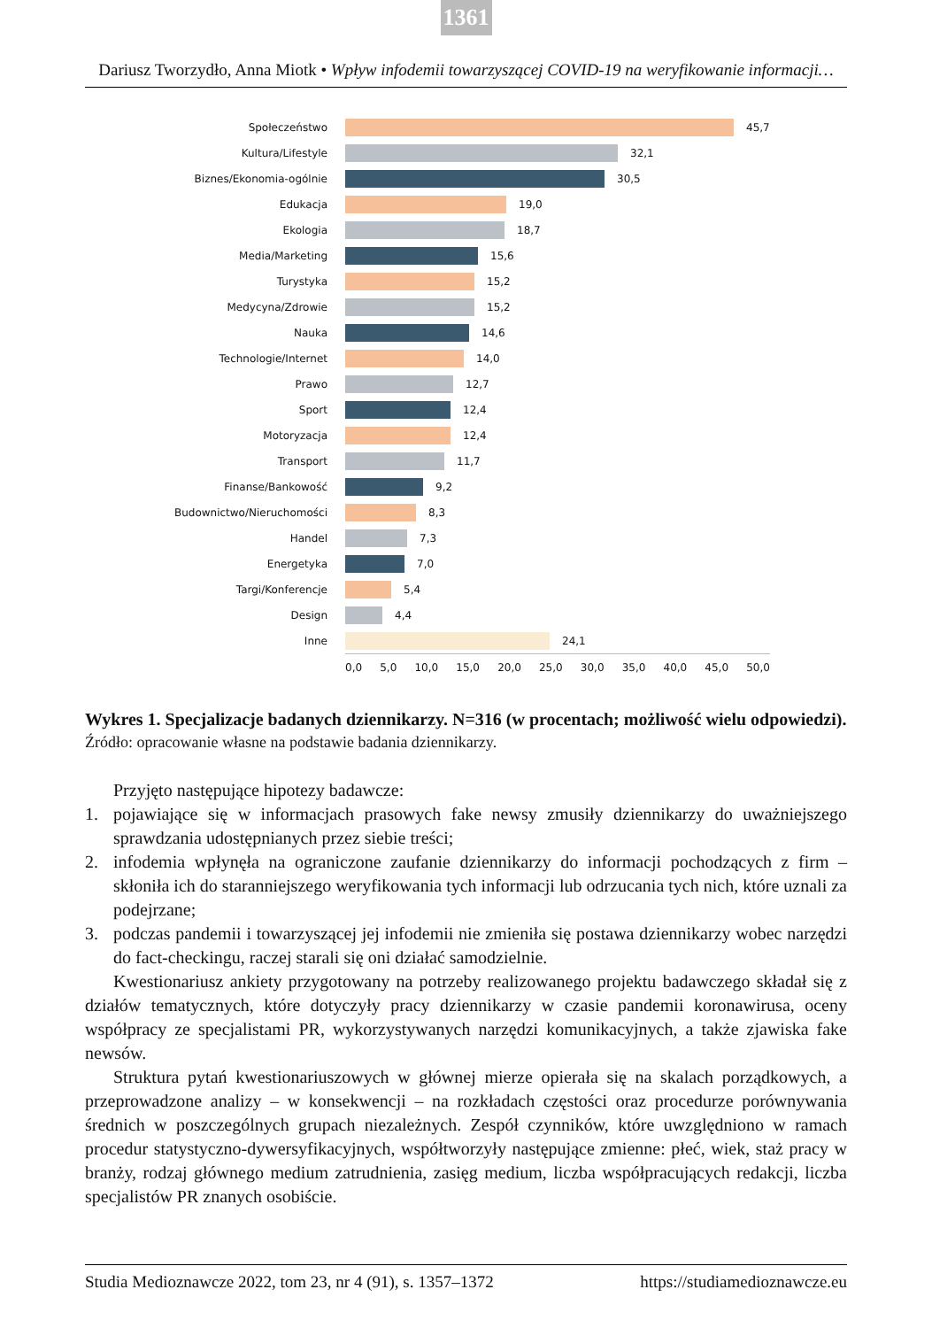1361
Dariusz Tworzydło, Anna Miotk • Wpływ infodemii towarzyszącej COVID-19 na weryfikowanie informacji…
Społeczeństwo 45,7
Kultura/Lifestyle 32,1
Biznes/Ekonomia-ogólnie 30,5
Edukacja 19,0
Ekologia 18,7
Media/Marketing 15,6
Turystyka 15,2
Medycyna/Zdrowie 15,2
Nauka 14,6
Technologie/Internet 14,0
Prawo 12,7
Sport 12,4
Motoryzacja 12,4
Transport 11,7
Finanse/Bankowość 9,2
Budownictwo/Nieruchomości 8,3
Handel 7,3
Energetyka 7,0
Targi/Konferencje 5,4
Design 4,4
Inne 24,1
0,0 5,0 10,0 15,0 20,0 25,0 30,0 35,0 40,0 45,0 50,0
Wykres 1. Specjalizacje badanych dziennikarzy. N=316 (w procentach; możliwość wielu odpowiedzi).
Źródło: opracowanie własne na podstawie badania dziennikarzy.
Przyjęto następujące hipotezy badawcze:
1. pojawiające się w informacjach prasowych fake newsy zmusiły dziennikarzy do uważniejszego sprawdzania udostępnianych przez siebie treści;
2. infodemia wpłynęła na ograniczone zaufanie dziennikarzy do informacji pochodzących z firm – skłoniła ich do staranniejszego weryfikowania tych informacji lub odrzucania tych nich, które uznali za podejrzane;
3. podczas pandemii i towarzyszącej jej infodemii nie zmieniła się postawa dziennikarzy wobec narzędzi do fact-checkingu, raczej starali się oni działać samodzielnie.
Kwestionariusz ankiety przygotowany na potrzeby realizowanego projektu badawczego składał się z działów tematycznych, które dotyczyły pracy dziennikarzy w czasie pandemii koronawirusa, oceny współpracy ze specjalistami PR, wykorzystywanych narzędzi komunikacyjnych, a także zjawiska fake newsów.
Struktura pytań kwestionariuszowych w głównej mierze opierała się na skalach porządkowych, a przeprowadzone analizy – w konsekwencji – na rozkładach częstości oraz procedurze porównywania średnich w poszczególnych grupach niezależnych. Zespół czynników, które uwzględniono w ramach procedur statystyczno-dywersyfikacyjnych, współtworzyły następujące zmienne: płeć, wiek, staż pracy w branży, rodzaj głównego medium zatrudnienia, zasięg medium, liczba współpracujących redakcji, liczba specjalistów PR znanych osobiście.
Studia Medioznawcze 2022, tom 23, nr 4 (91), s. 1357–1372 https://studiamedioznawcze.eu